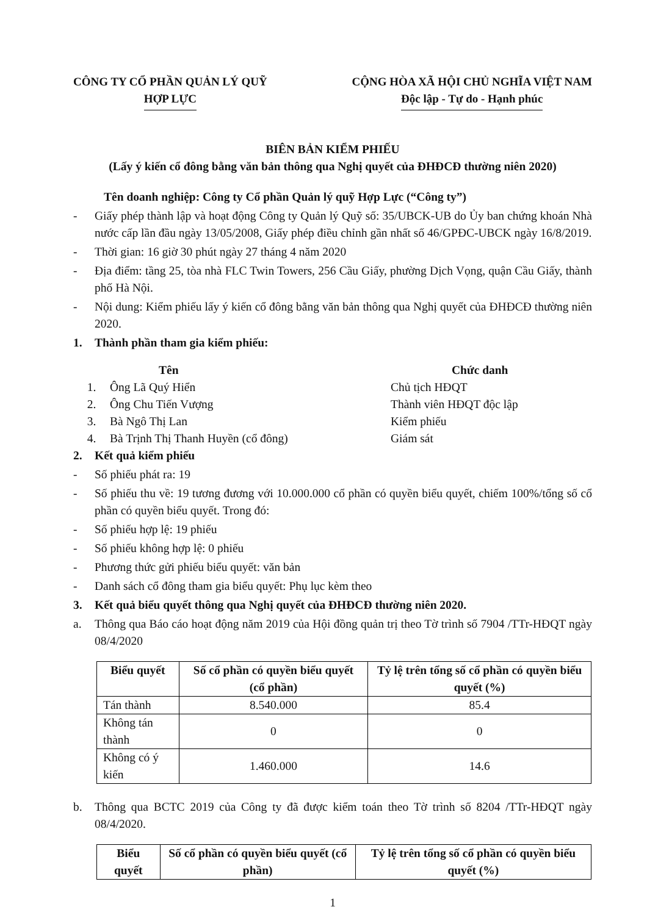CÔNG TY CỔ PHẦN QUẢN LÝ QUỸ
HỢP LỰC
CỘNG HÒA XÃ HỘI CHỦ NGHĨA VIỆT NAM
Độc lập - Tự do - Hạnh phúc
BIÊN BẢN KIỂM PHIẾU
(Lấy ý kiến cổ đông bằng văn bản thông qua Nghị quyết của ĐHĐCĐ thường niên 2020)
Tên doanh nghiệp: Công ty Cổ phần Quản lý quỹ Hợp Lực (“Công ty”)
- Giấy phép thành lập và hoạt động Công ty Quản lý Quỹ số: 35/UBCK-UB do Ủy ban chứng khoán Nhà nước cấp lần đầu ngày 13/05/2008, Giấy phép điều chỉnh gần nhất số 46/GPĐC-UBCK ngày 16/8/2019.
- Thời gian: 16 giờ 30 phút ngày 27 tháng 4 năm 2020
- Địa điểm: tầng 25, tòa nhà FLC Twin Towers, 256 Cầu Giấy, phường Dịch Vọng, quận Cầu Giấy, thành phố Hà Nội.
- Nội dung: Kiểm phiếu lấy ý kiến cổ đông bằng văn bản thông qua Nghị quyết của ĐHĐCĐ thường niên 2020.
1. Thành phần tham gia kiểm phiếu:
Tên Chức danh
1. Ông Lã Quý Hiển Chủ tịch HĐQT
2. Ông Chu Tiến Vượng Thành viên HĐQT độc lập
3. Bà Ngô Thị Lan Kiểm phiếu
4. Bà Trịnh Thị Thanh Huyền (cổ đông) Giám sát
2. Kết quả kiểm phiếu
- Số phiếu phát ra: 19
- Số phiếu thu về: 19 tương đương với 10.000.000 cổ phần có quyền biểu quyết, chiếm 100%/tổng số cổ phần có quyền biểu quyết. Trong đó:
- Số phiếu hợp lệ: 19 phiếu
- Số phiếu không hợp lệ: 0 phiếu
- Phương thức gửi phiếu biểu quyết: văn bản
- Danh sách cổ đông tham gia biểu quyết: Phụ lục kèm theo
3. Kết quả biểu quyết thông qua Nghị quyết của ĐHĐCĐ thường niên 2020.
a. Thông qua Báo cáo hoạt động năm 2019 của Hội đồng quản trị theo Tờ trình số 7904 /TTr-HĐQT ngày 08/4/2020
| Biểu quyết | Số cổ phần có quyền biểu quyết (cổ phần) | Tỷ lệ trên tổng số cổ phần có quyền biểu quyết (%) |
| --- | --- | --- |
| Tán thành | 8.540.000 | 85.4 |
| Không tán thành | 0 | 0 |
| Không có ý kiến | 1.460.000 | 14.6 |
b. Thông qua BCTC 2019 của Công ty đã được kiểm toán theo Tờ trình số 8204 /TTr-HĐQT ngày 08/4/2020.
| Biểu quyết | Số cổ phần có quyền biểu quyết (cổ phần) | Tỷ lệ trên tổng số cổ phần có quyền biểu quyết (%) |
| --- | --- | --- |
1